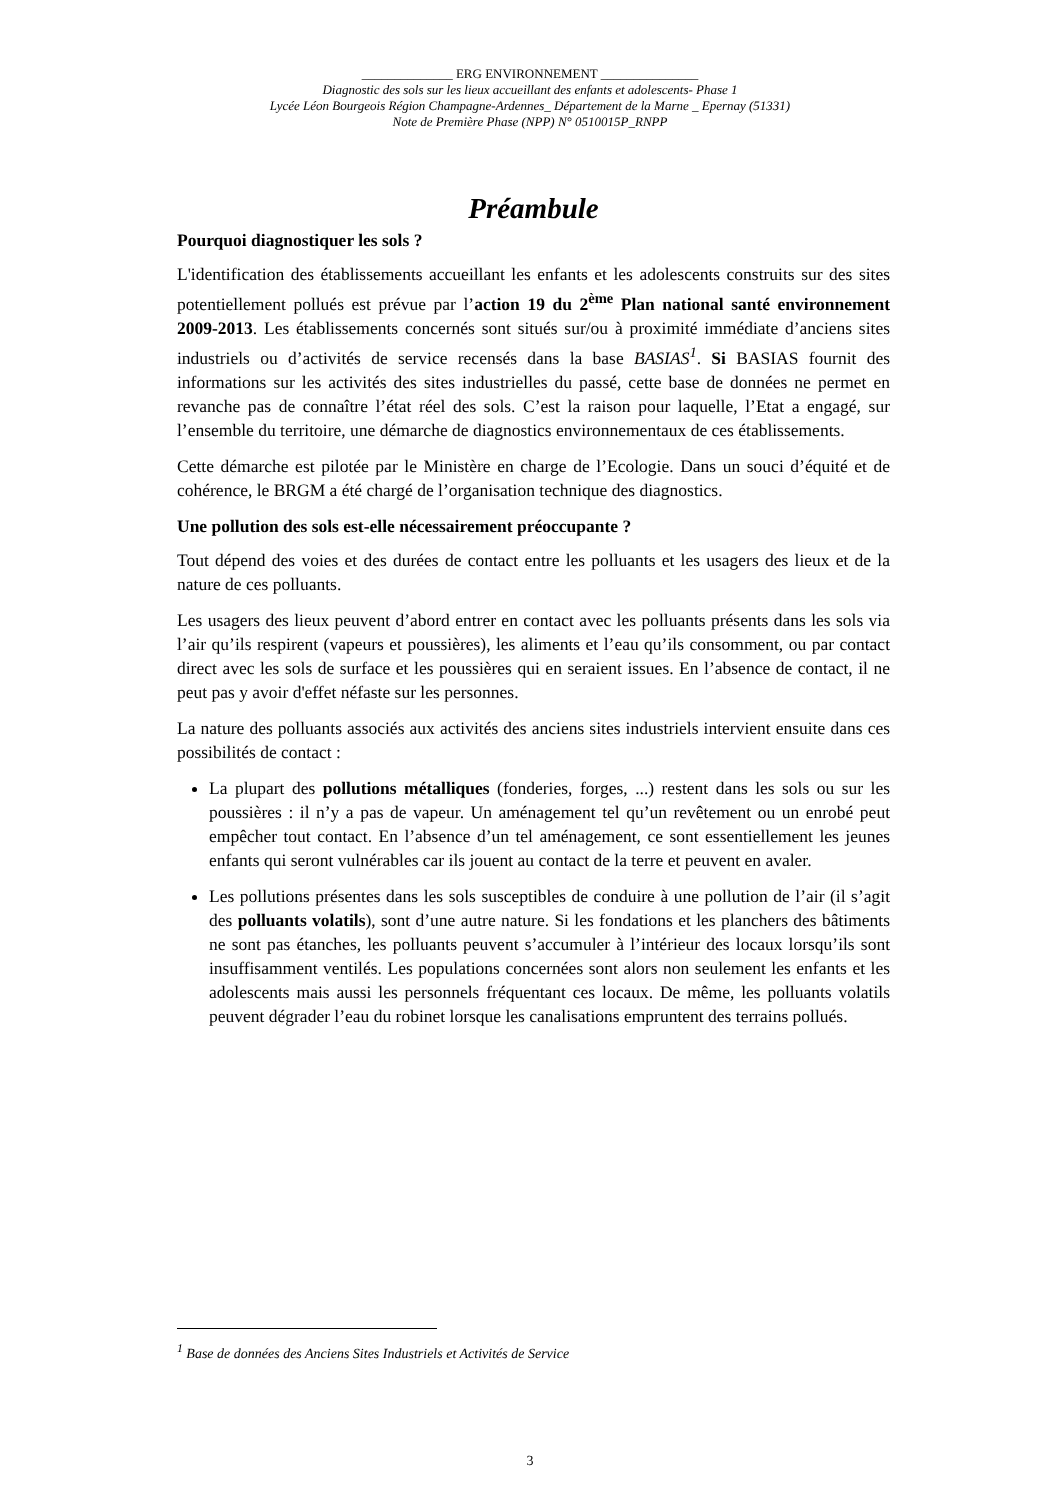______________ ERG ENVIRONNEMENT _______________
Diagnostic des sols sur les lieux accueillant des enfants et adolescents- Phase 1
Lycée Léon Bourgeois Région Champagne-Ardennes_ Département de la Marne _ Epernay (51331)
Note de Première Phase (NPP) N° 0510015P_RNPP
Préambule
Pourquoi diagnostiquer les sols ?
L'identification des établissements accueillant les enfants et les adolescents construits sur des sites potentiellement pollués est prévue par l’action 19 du 2<sup>ème</sup> Plan national santé environnement 2009-2013. Les établissements concernés sont situés sur/ou à proximité immédiate d’anciens sites industriels ou d’activités de service recensés dans la base BASIAS<sup>1</sup>. Si BASIAS fournit des informations sur les activités des sites industrielles du passé, cette base de données ne permet en revanche pas de connaître l’état réel des sols. C’est la raison pour laquelle, l’Etat a engagé, sur l’ensemble du territoire, une démarche de diagnostics environnementaux de ces établissements.
Cette démarche est pilotée par le Ministère en charge de l’Ecologie. Dans un souci d’équité et de cohérence, le BRGM a été chargé de l’organisation technique des diagnostics.
Une pollution des sols est-elle nécessairement préoccupante ?
Tout dépend des voies et des durées de contact entre les polluants et les usagers des lieux et de la nature de ces polluants.
Les usagers des lieux peuvent d’abord entrer en contact avec les polluants présents dans les sols via l’air qu’ils respirent (vapeurs et poussières), les aliments et l’eau qu’ils consomment, ou par contact direct avec les sols de surface et les poussières qui en seraient issues. En l’absence de contact, il ne peut pas y avoir d'effet néfaste sur les personnes.
La nature des polluants associés aux activités des anciens sites industriels intervient ensuite dans ces possibilités de contact :
La plupart des pollutions métalliques (fonderies, forges, ...) restent dans les sols ou sur les poussières : il n’y a pas de vapeur. Un aménagement tel qu’un revêtement ou un enrobé peut empêcher tout contact. En l’absence d’un tel aménagement, ce sont essentiellement les jeunes enfants qui seront vulnérables car ils jouent au contact de la terre et peuvent en avaler.
Les pollutions présentes dans les sols susceptibles de conduire à une pollution de l’air (il s’agit des polluants volatils), sont d’une autre nature. Si les fondations et les planchers des bâtiments ne sont pas étanches, les polluants peuvent s’accumuler à l’intérieur des locaux lorsqu’ils sont insuffisamment ventilés. Les populations concernées sont alors non seulement les enfants et les adolescents mais aussi les personnels fréquentant ces locaux. De même, les polluants volatils peuvent dégrader l’eau du robinet lorsque les canalisations empruntent des terrains pollués.
<sup>1</sup> Base de données des Anciens Sites Industriels et Activités de Service
3